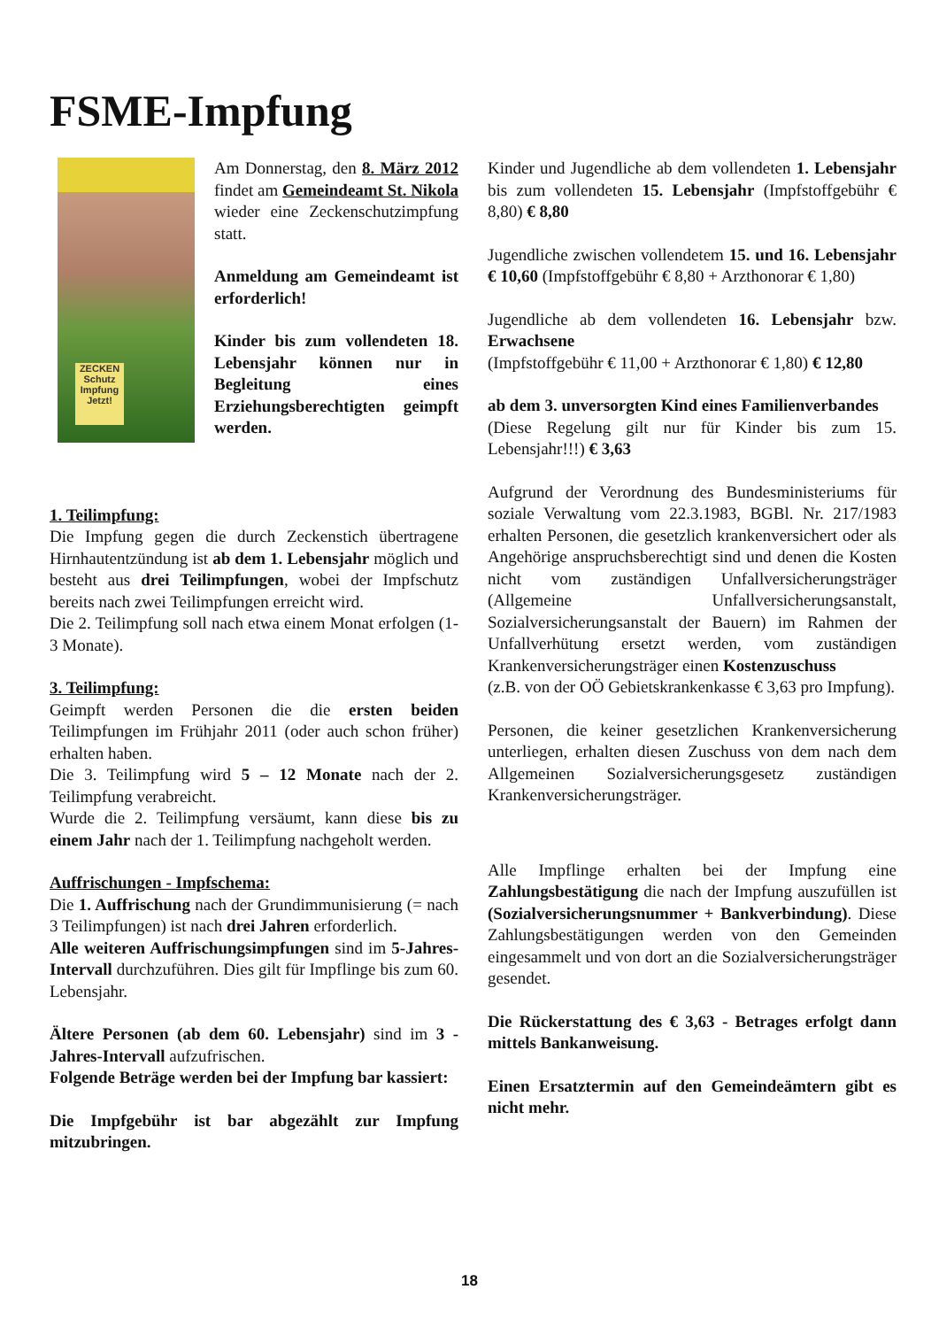FSME-Impfung
ZECKEN Schutz Impfung Jetzt!
Am Donnerstag, den 8. März 2012 findet am Gemeindeamt St. Nikola wieder eine Zeckenschutzimpfung statt.
Anmeldung am Gemeindeamt ist erforderlich!
Kinder bis zum vollendeten 18. Lebensjahr können nur in Begleitung eines Erziehungsberechtigten geimpft werden.
1. Teilimpfung:
Die Impfung gegen die durch Zeckenstich übertragene Hirnhautentzündung ist ab dem 1. Lebensjahr möglich und besteht aus drei Teilimpfungen, wobei der Impfschutz bereits nach zwei Teilimpfungen erreicht wird.
Die 2. Teilimpfung soll nach etwa einem Monat erfolgen (1-3 Monate).
3. Teilimpfung:
Geimpft werden Personen die die ersten beiden Teilimpfungen im Frühjahr 2011 (oder auch schon früher) erhalten haben.
Die 3. Teilimpfung wird 5 – 12 Monate nach der 2. Teilimpfung verabreicht.
Wurde die 2. Teilimpfung versäumt, kann diese bis zu einem Jahr nach der 1. Teilimpfung nachgeholt werden.
Auffrischungen - Impfschema:
Die 1. Auffrischung nach der Grundimmunisierung (= nach 3 Teilimpfungen) ist nach drei Jahren erforderlich.
Alle weiteren Auffrischungsimpfungen sind im 5-Jahres-Intervall durchzuführen. Dies gilt für Impflinge bis zum 60. Lebensjahr.
Ältere Personen (ab dem 60. Lebensjahr) sind im 3 -Jahres-Intervall aufzufrischen.
Folgende Beträge werden bei der Impfung bar kassiert:
Die Impfgebühr ist bar abgezählt zur Impfung mitzubringen.
Kinder und Jugendliche ab dem vollendeten 1. Lebensjahr bis zum vollendeten 15. Lebensjahr (Impfstoffgebühr € 8,80) € 8,80
Jugendliche zwischen vollendetem 15. und 16. Lebensjahr € 10,60 (Impfstoffgebühr € 8,80 + Arzthonorar € 1,80)
Jugendliche ab dem vollendeten 16. Lebensjahr bzw. Erwachsene
(Impfstoffgebühr € 11,00 + Arzthonorar € 1,80) € 12,80
ab dem 3. unversorgten Kind eines Familienverbandes
(Diese Regelung gilt nur für Kinder bis zum 15. Lebensjahr!!!) € 3,63
Aufgrund der Verordnung des Bundesministeriums für soziale Verwaltung vom 22.3.1983, BGBl. Nr. 217/1983 erhalten Personen, die gesetzlich krankenversichert oder als Angehörige anspruchsberechtigt sind und denen die Kosten nicht vom zuständigen Unfallversicherungsträger (Allgemeine Unfallversicherungsanstalt, Sozialversicherungsanstalt der Bauern) im Rahmen der Unfallverhütung ersetzt werden, vom zuständigen Krankenversicherungsträger einen Kostenzuschuss
(z.B. von der OÖ Gebietskrankenkasse € 3,63 pro Impfung).
Personen, die keiner gesetzlichen Krankenversicherung unterliegen, erhalten diesen Zuschuss von dem nach dem Allgemeinen Sozialversicherungsgesetz zuständigen Krankenversicherungsträger.
Alle Impflinge erhalten bei der Impfung eine Zahlungsbestätigung die nach der Impfung auszufüllen ist (Sozialversicherungsnummer + Bankverbindung). Diese Zahlungsbestätigungen werden von den Gemeinden eingesammelt und von dort an die Sozialversicherungsträger gesendet.
Die Rückerstattung des € 3,63 - Betrages erfolgt dann mittels Bankanweisung.
Einen Ersatztermin auf den Gemeindeämtern gibt es nicht mehr.
18